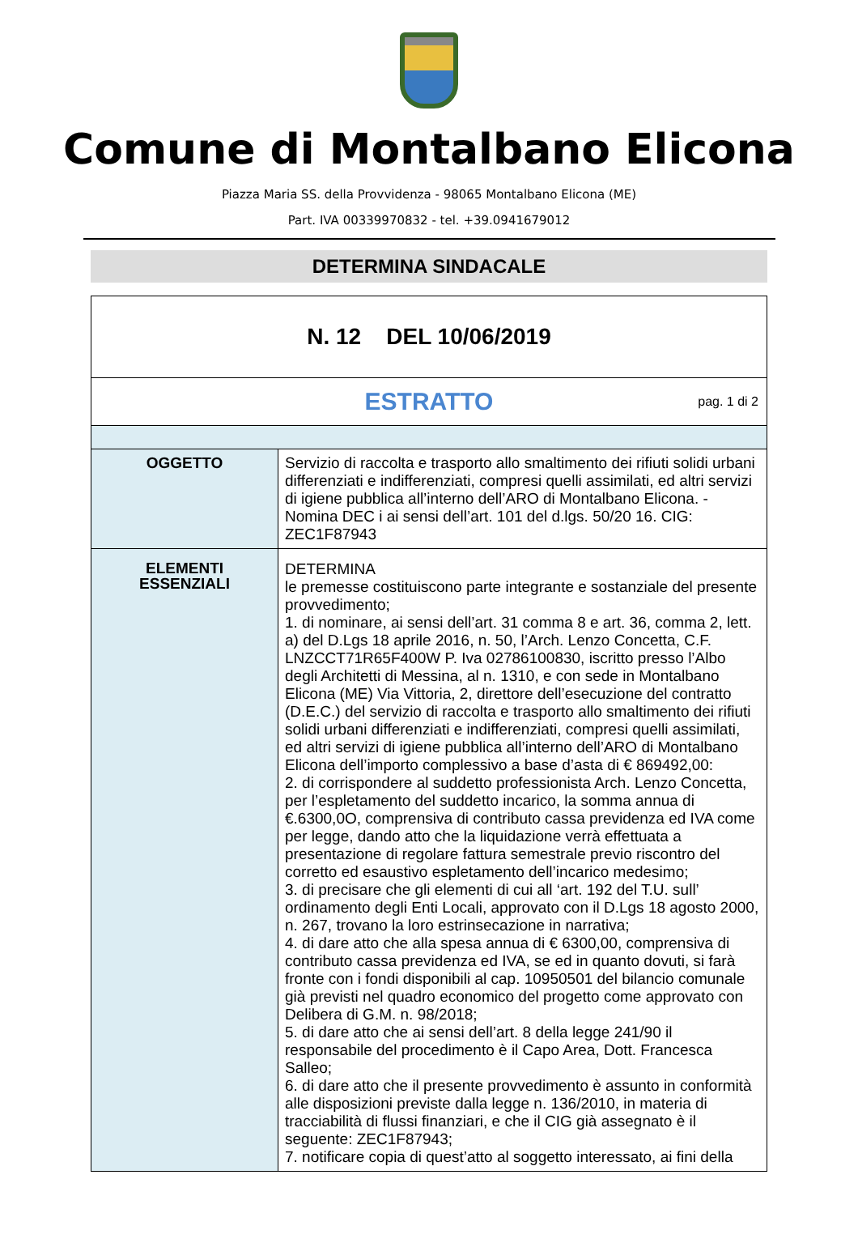Comune di Montalbano Elicona
Piazza Maria SS. della Provvidenza - 98065 Montalbano Elicona (ME)
Part. IVA 00339970832 - tel. +39.0941679012
DETERMINA SINDACALE
| N. 12 DEL 10/06/2019 | |
| ESTRATTO pag. 1 di 2 | |
| OGGETTO | Servizio di raccolta e trasporto allo smaltimento dei rifiuti solidi urbani differenziati e indifferenziati, compresi quelli assimilati, ed altri servizi di igiene pubblica all’interno dell’ARO di Montalbano Elicona. - Nomina DEC i ai sensi dell’art. 101 del d.lgs. 50/20 16. CIG: ZEC1F87943 |
| ELEMENTI ESSENZIALI | DETERMINA le premesse costituiscono parte integrante e sostanziale del presente provvedimento; 1. di nominare, ai sensi dell’art. 31 comma 8 e art. 36, comma 2, lett. a) del D.Lgs 18 aprile 2016, n. 50, l’Arch. Lenzo Concetta, C.F. LNZCCT71R65F400W P. Iva 02786100830, iscritto presso l’Albo degli Architetti di Messina, al n. 1310, e con sede in Montalbano Elicona (ME) Via Vittoria, 2, direttore dell’esecuzione del contratto (D.E.C.) del servizio di raccolta e trasporto allo smaltimento dei rifiuti solidi urbani differenziati e indifferenziati, compresi quelli assimilati, ed altri servizi di igiene pubblica all’interno dell’ARO di Montalbano Elicona dell’importo complessivo a base d’asta di € 869492,00: 2. di corrispondere al suddetto professionista Arch. Lenzo Concetta, per l’espletamento del suddetto incarico, la somma annua di €.6300,0O, comprensiva di contributo cassa previdenza ed IVA come per legge, dando atto che la liquidazione verrà effettuata a presentazione di regolare fattura semestrale previo riscontro del corretto ed esaustivo espletamento dell’incarico medesimo; 3. di precisare che gli elementi di cui all ‘art. 192 del T.U. sull’ ordinamento degli Enti Locali, approvato con il D.Lgs 18 agosto 2000, n. 267, trovano la loro estrinsecazione in narrativa; 4. di dare atto che alla spesa annua di € 6300,00, comprensiva di contributo cassa previdenza ed IVA, se ed in quanto dovuti, si farà fronte con i fondi disponibili al cap. 10950501 del bilancio comunale già previsti nel quadro economico del progetto come approvato con Delibera di G.M. n. 98/2018; 5. di dare atto che ai sensi dell’art. 8 della legge 241/90 il responsabile del procedimento è il Capo Area, Dott. Francesca Salleo; 6. di dare atto che il presente provvedimento è assunto in conformità alle disposizioni previste dalla legge n. 136/2010, in materia di tracciabilità di flussi finanziari, e che il CIG già assegnato è il seguente: ZEC1F87943; 7. notificare copia di quest’atto al soggetto interessato, ai fini della |